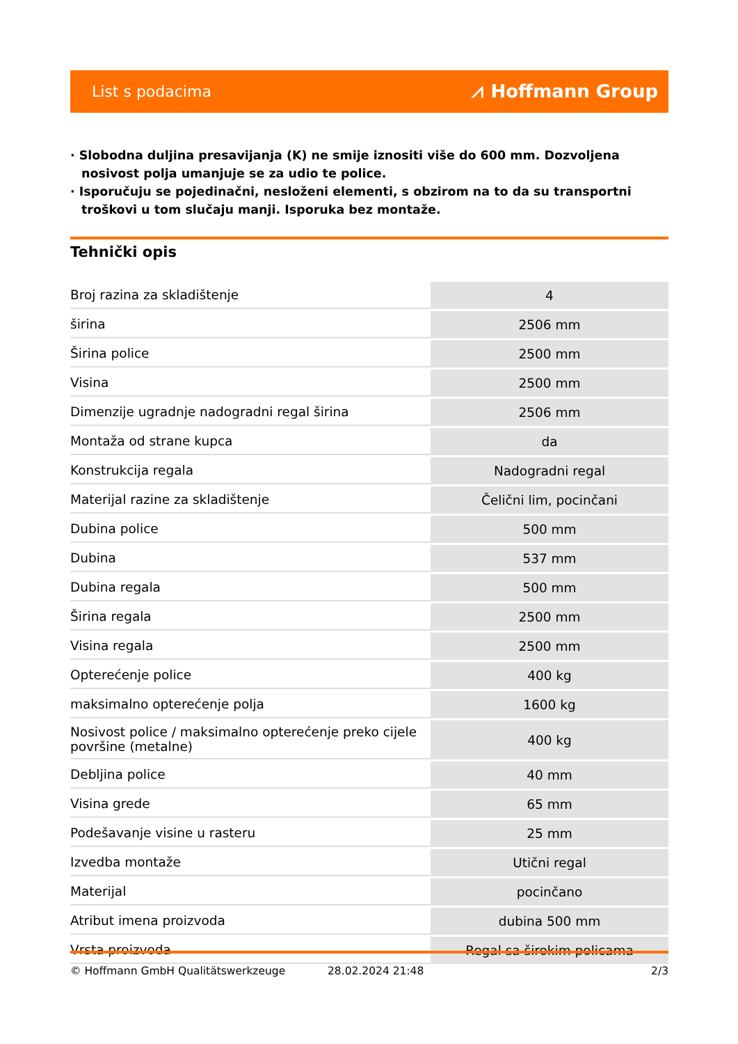List s podacima ⩘ Hoffmann Group
· Slobodna duljina presavijanja (K) ne smije iznositi više do 600 mm. Dozvoljena nosivost polja umanjuje se za udio te police.
· Isporučuju se pojedinačni, nesloženi elementi, s obzirom na to da su transportni troškovi u tom slučaju manji. Isporuka bez montaže.
Tehnički opis
| Broj razina za skladištenje | 4 |
| širina | 2506 mm |
| Širina police | 2500 mm |
| Visina | 2500 mm |
| Dimenzije ugradnje nadogradni regal širina | 2506 mm |
| Montaža od strane kupca | da |
| Konstrukcija regala | Nadogradni regal |
| Materijal razine za skladištenje | Čelični lim, pocinčani |
| Dubina police | 500 mm |
| Dubina | 537 mm |
| Dubina regala | 500 mm |
| Širina regala | 2500 mm |
| Visina regala | 2500 mm |
| Opterećenje police | 400 kg |
| maksimalno opterećenje polja | 1600 kg |
| Nosivost police / maksimalno opterećenje preko cijele površine (metalne) | 400 kg |
| Debljina police | 40 mm |
| Visina grede | 65 mm |
| Podešavanje visine u rasteru | 25 mm |
| Izvedba montaže | Utični regal |
| Materijal | pocinčano |
| Atribut imena proizvoda | dubina 500 mm |
| Vrsta proizvoda | Regal sa širokim policama |
© Hoffmann GmbH Qualitätswerkzeuge 28.02.2024 21:48 2/3